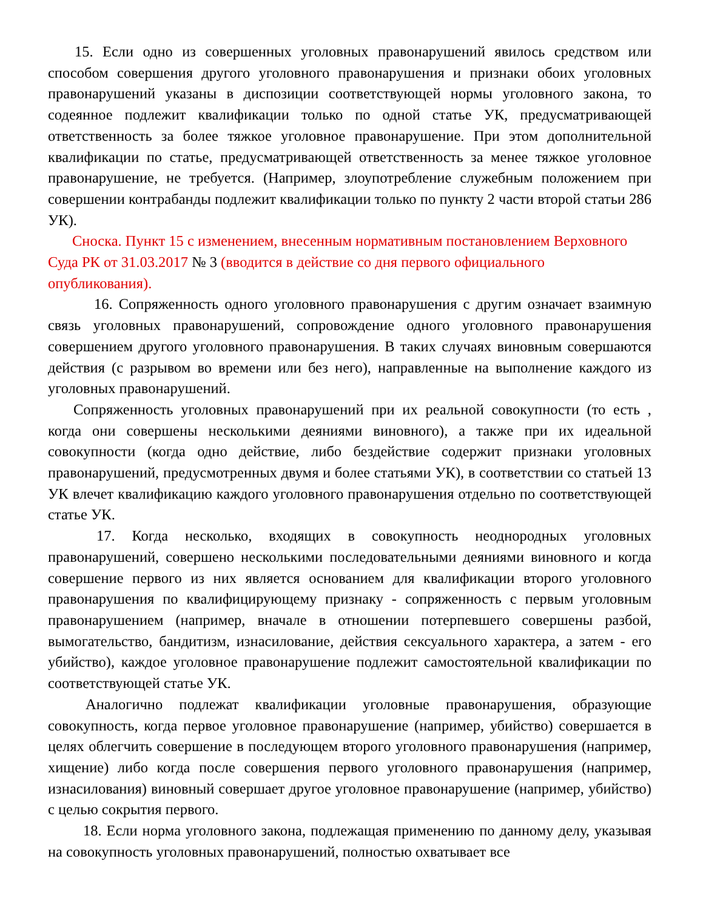15. Если одно из совершенных уголовных правонарушений явилось средством или способом совершения другого уголовного правонарушения и признаки обоих уголовных правонарушений указаны в диспозиции соответствующей нормы уголовного закона, то содеянное подлежит квалификации только по одной статье УК, предусматривающей ответственность за более тяжкое уголовное правонарушение. При этом дополнительной квалификации по статье, предусматривающей ответственность за менее тяжкое уголовное правонарушение, не требуется. (Например, злоупотребление служебным положением при совершении контрабанды подлежит квалификации только по пункту 2 части второй статьи 286 УК).
Сноска. Пункт 15 с изменением, внесенным нормативным постановлением Верховного Суда РК от 31.03.2017 № 3 (вводится в действие со дня первого официального опубликования).
16. Сопряженность одного уголовного правонарушения с другим означает взаимную связь уголовных правонарушений, сопровождение одного уголовного правонарушения совершением другого уголовного правонарушения. В таких случаях виновным совершаются действия (с разрывом во времени или без него), направленные на выполнение каждого из уголовных правонарушений.
Сопряженность уголовных правонарушений при их реальной совокупности (то есть , когда они совершены несколькими деяниями виновного), а также при их идеальной совокупности (когда одно действие, либо бездействие содержит признаки уголовных правонарушений, предусмотренных двумя и более статьями УК), в соответствии со статьей 13 УК влечет квалификацию каждого уголовного правонарушения отдельно по соответствующей статье УК.
17. Когда несколько, входящих в совокупность неоднородных уголовных правонарушений, совершено несколькими последовательными деяниями виновного и когда совершение первого из них является основанием для квалификации второго уголовного правонарушения по квалифицирующему признаку - сопряженность с первым уголовным правонарушением (например, вначале в отношении потерпевшего совершены разбой, вымогательство, бандитизм, изнасилование, действия сексуального характера, а затем - его убийство), каждое уголовное правонарушение подлежит самостоятельной квалификации по соответствующей статье УК.
Аналогично подлежат квалификации уголовные правонарушения, образующие совокупность, когда первое уголовное правонарушение (например, убийство) совершается в целях облегчить совершение в последующем второго уголовного правонарушения (например, хищение) либо когда после совершения первого уголовного правонарушения (например, изнасилования) виновный совершает другое уголовное правонарушение (например, убийство) с целью сокрытия первого.
18. Если норма уголовного закона, подлежащая применению по данному делу, указывая на совокупность уголовных правонарушений, полностью охватывает все